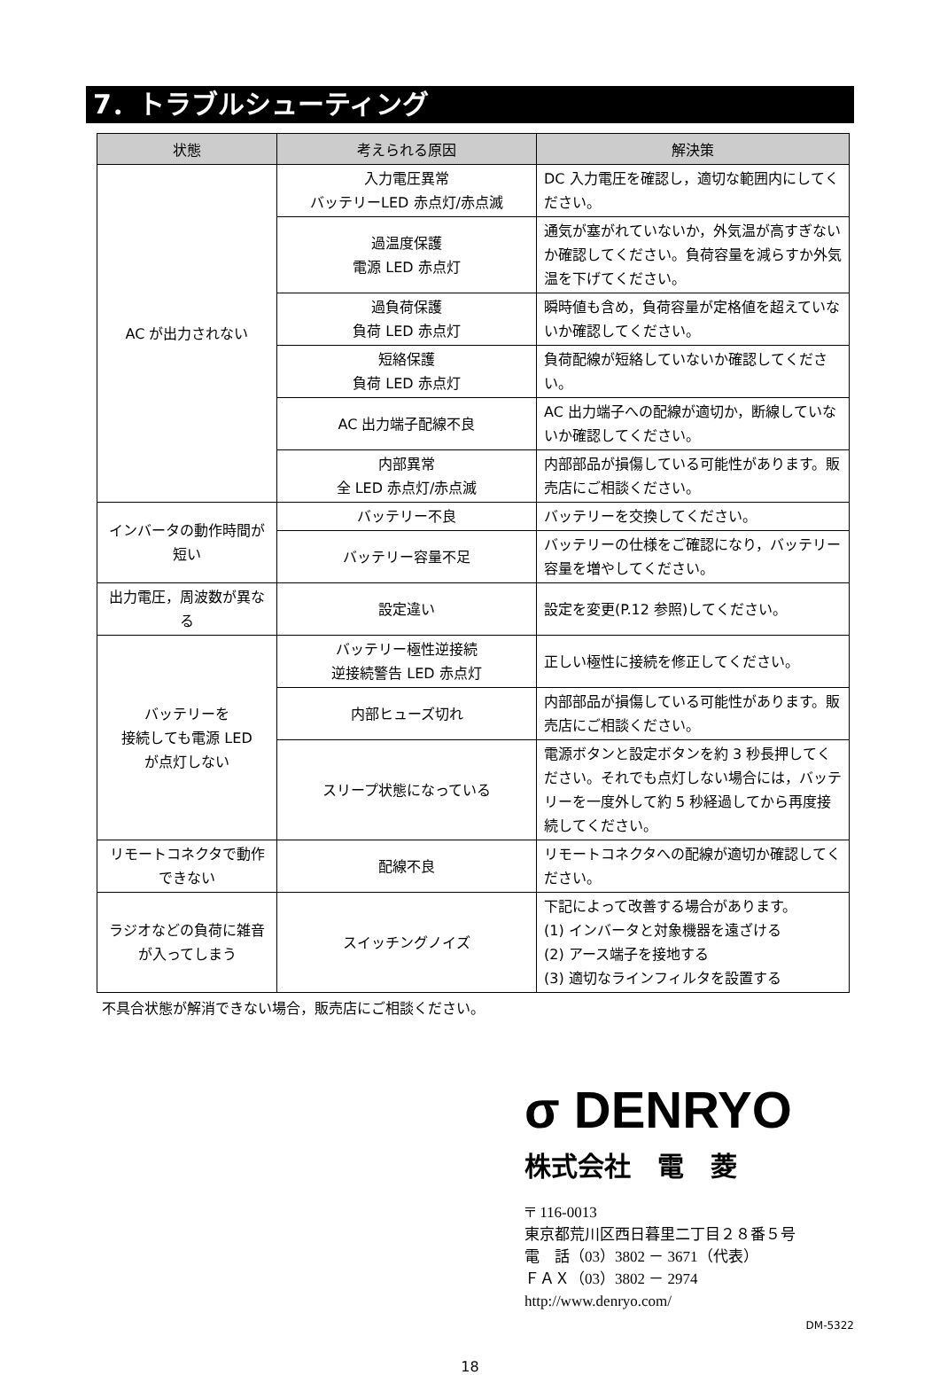7．トラブルシューティング
| 状態 | 考えられる原因 | 解決策 |
| --- | --- | --- |
| AC が出力されない | 入力電圧異常 バッテリーLED 赤点灯/赤点滅 | DC 入力電圧を確認し，適切な範囲内にしてください。 |
| | 過温度保護 電源 LED 赤点灯 | 通気が塞がれていないか，外気温が高すぎないか確認してください。負荷容量を減らすか外気温を下げてください。 |
| | 過負荷保護 負荷 LED 赤点灯 | 瞬時値も含め，負荷容量が定格値を超えていないか確認してください。 |
| | 短絡保護 負荷 LED 赤点灯 | 負荷配線が短絡していないか確認してください。 |
| | AC 出力端子配線不良 | AC 出力端子への配線が適切か，断線していないか確認してください。 |
| | 内部異常 全 LED 赤点灯/赤点滅 | 内部部品が損傷している可能性があります。販売店にご相談ください。 |
| インバータの動作時間が短い | バッテリー不良 | バッテリーを交換してください。 |
| | バッテリー容量不足 | バッテリーの仕様をご確認になり，バッテリー容量を増やしてください。 |
| 出力電圧，周波数が異なる | 設定違い | 設定を変更(P.12 参照)してください。 |
| バッテリーを 接続しても電源 LED が点灯しない | バッテリー極性逆接続 逆接続警告 LED 赤点灯 | 正しい極性に接続を修正してください。 |
| | 内部ヒューズ切れ | 内部部品が損傷している可能性があります。販売店にご相談ください。 |
| | スリープ状態になっている | 電源ボタンと設定ボタンを約 3 秒長押してください。それでも点灯しない場合には，バッテリーを一度外して約 5 秒経過してから再度接続してください。 |
| リモートコネクタで動作できない | 配線不良 | リモートコネクタへの配線が適切か確認してください。 |
| ラジオなどの負荷に雑音が入ってしまう | スイッチングノイズ | 下記によって改善する場合があります。 (1) インバータと対象機器を遠ざける (2) アース端子を接地する (3) 適切なラインフィルタを設置する |
不具合状態が解消できない場合，販売店にご相談ください。
σ DENRYO
株式会社　電　菱
〒 116-0013
東京都荒川区西日暮里二丁目２８番５号
電　話（03）3802 － 3671（代表）
ＦＡＸ（03）3802 － 2974
http://www.denryo.com/
DM-5322
18